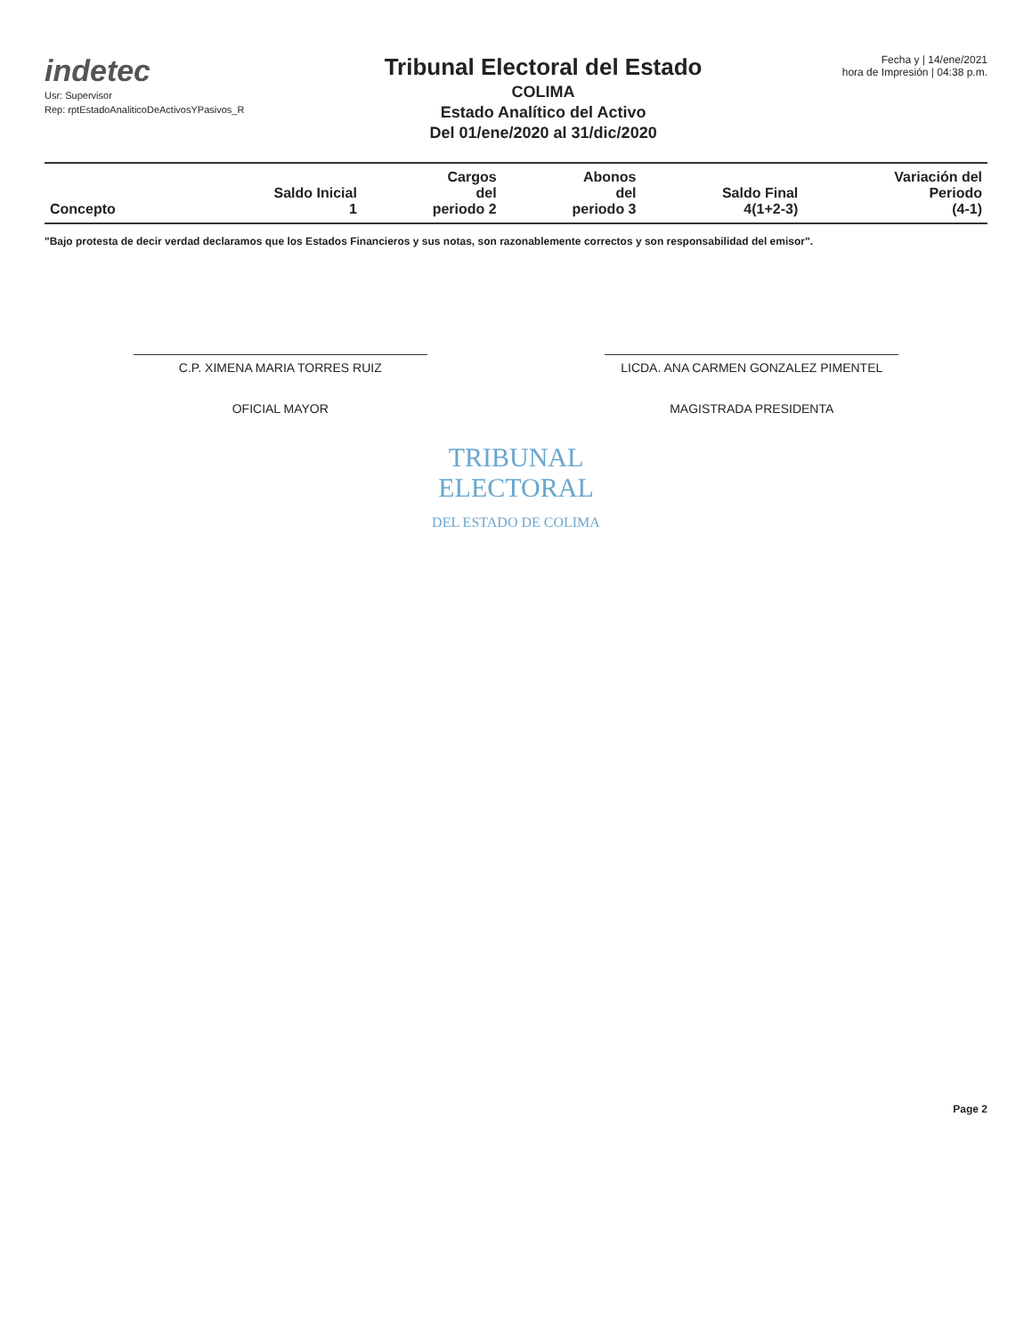indetec
Usr: Supervisor
Rep: rptEstadoAnaliticoDeActivosYPasivos_R
Tribunal Electoral del Estado
COLIMA
Estado Analítico del Activo
Del 01/ene/2020 al 31/dic/2020
Fecha y | 14/ene/2021
hora de Impresión | 04:38 p.m.
| Concepto | Saldo Inicial 1 | Cargos del periodo 2 | Abonos del periodo 3 | Saldo Final 4(1+2-3) | Variación del Periodo (4-1) |
| --- | --- | --- | --- | --- | --- |
"Bajo protesta de decir verdad declaramos que los Estados Financieros y sus notas, son razonablemente correctos y son responsabilidad del emisor".
C.P. XIMENA MARIA TORRES RUIZ
OFICIAL MAYOR
LICDA. ANA CARMEN GONZALEZ PIMENTEL
MAGISTRADA PRESIDENTA
TRIBUNAL
ELECTORAL
DEL ESTADO DE COLIMA
Page 2